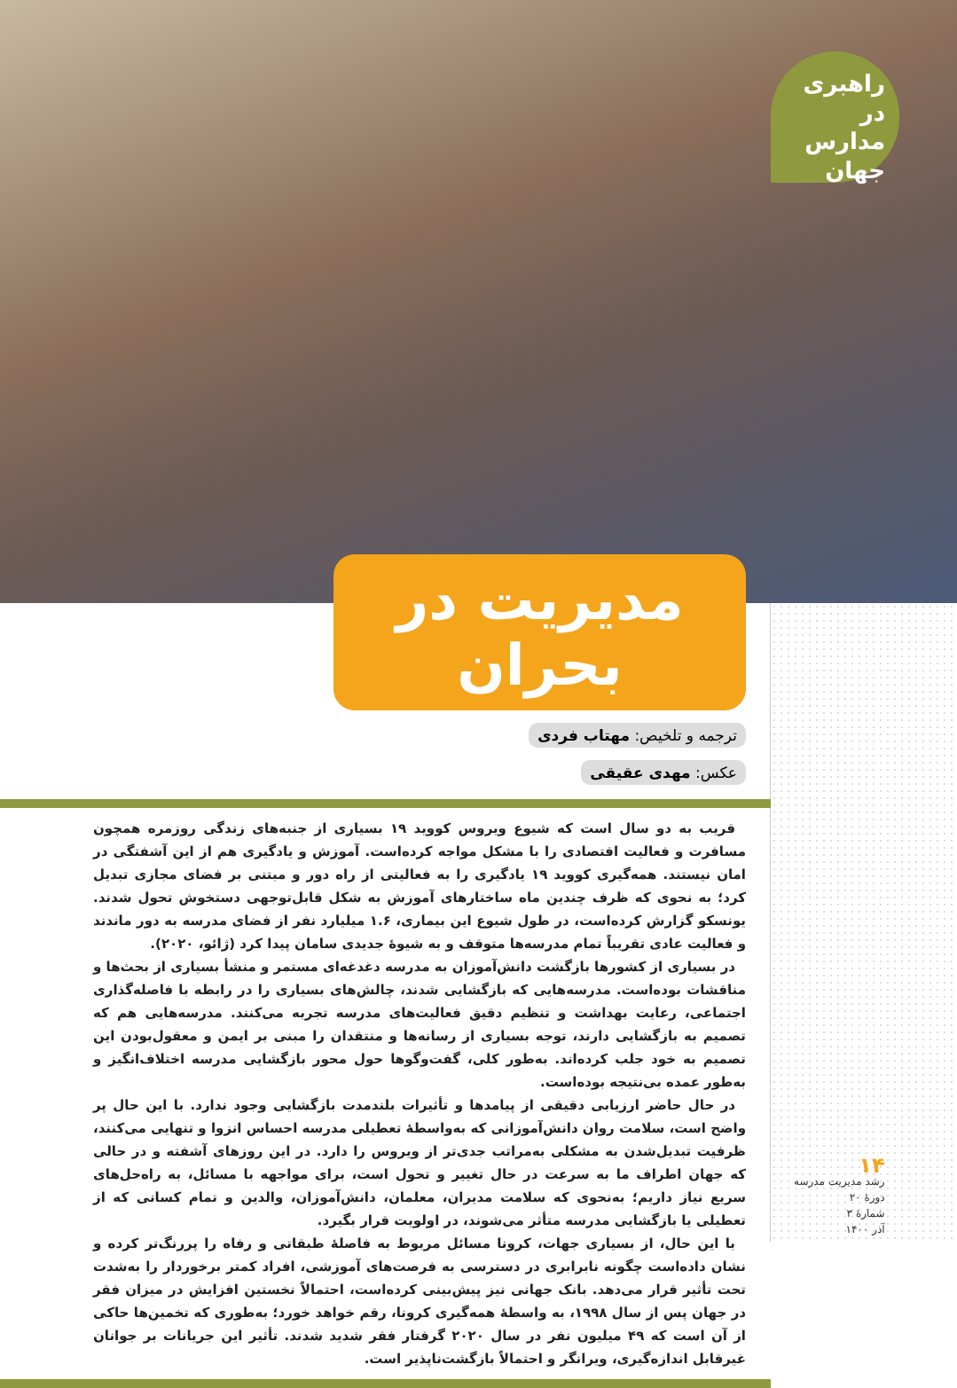راهبری در مدارس جهان
مدیریت در بحران
ترجمه و تلخیص: مهتاب فردی
عکس: مهدی عقیقی
قریب به دو سال است که شیوع ویروس کووید ۱۹ بسیاری از جنبه‌های زندگی روزمره همچون مسافرت و فعالیت اقتصادی را با مشکل مواجه کرده‌است. آموزش و یادگیری هم از این آشفتگی در امان نیستند. همه‌گیری کووید ۱۹ یادگیری را به فعالیتی از راه دور و مبتنی بر فضای مجازی تبدیل کرد؛ به نحوی که ظرف چندین ماه ساختارهای آموزش به شکل قابل‌توجهی دستخوش تحول شدند. یونسکو گزارش کرده‌است، در طول شیوع این بیماری، ۱.۶ میلیارد نفر از فضای مدرسه به دور ماندند و فعالیت عادی تقریباً تمام مدرسه‌ها متوقف و به شیوهٔ جدیدی سامان پیدا کرد (ژائو، ۲۰۲۰).
در بسیاری از کشورها بازگشت دانش‌آموزان به مدرسه دغدغه‌ای مستمر و منشأ بسیاری از بحث‌ها و مناقشات بوده‌است. مدرسه‌هایی که بازگشایی شدند، چالش‌های بسیاری را در رابطه با فاصله‌گذاری اجتماعی، رعایت بهداشت و تنظیم دقیق فعالیت‌های مدرسه تجربه می‌کنند. مدرسه‌هایی هم که تصمیم به بازگشایی دارند، توجه بسیاری از رسانه‌ها و منتقدان را مبنی بر ایمن و معقول‌بودن این تصمیم به خود جلب کرده‌اند. به‌طور کلی، گفت‌وگوها حول محور بازگشایی مدرسه اختلاف‌انگیز و به‌طور عمده بی‌نتیجه بوده‌است.
در حال حاضر ارزیابی دقیقی از پیامدها و تأثیرات بلندمدت بازگشایی وجود ندارد. با این حال پر واضح است، سلامت روان دانش‌آموزانی که به‌واسطهٔ تعطیلی مدرسه احساس انزوا و تنهایی می‌کنند، ظرفیت تبدیل‌شدن به مشکلی به‌مراتب جدی‌تر از ویروس را دارد. در این روزهای آشفته و در حالی که جهان اطراف ما به سرعت در حال تغییر و تحول است، برای مواجهه با مسائل، به راه‌حل‌های سریع نیاز داریم؛ به‌نحوی که سلامت مدیران، معلمان، دانش‌آموزان، والدین و تمام کسانی که از تعطیلی یا بازگشایی مدرسه متأثر می‌شوند، در اولویت قرار بگیرد.
با این حال، از بسیاری جهات، کرونا مسائل مربوط به فاصلهٔ طبقاتی و رفاه را پررنگ‌تر کرده و نشان داده‌است چگونه نابرابری در دسترسی به فرصت‌های آموزشی، افراد کمتر برخوردار را به‌شدت تحت تأثیر قرار می‌دهد. بانک جهانی نیز پیش‌بینی کرده‌است، احتمالاً نخستین افزایش در میزان فقر در جهان پس از سال ۱۹۹۸، به واسطهٔ همه‌گیری کرونا، رقم خواهد خورد؛ به‌طوری که تخمین‌ها حاکی از آن است که ۴۹ میلیون نفر در سال ۲۰۲۰ گرفتار فقر شدید شدند. تأثیر این جریانات بر جوانان غیرقابل اندازه‌گیری، ویرانگر و احتمالاً بازگشت‌ناپذیر است.
۱۴
رشد مدیریت مدرسه
دورهٔ ۲۰
شمارهٔ ۳
آذر ۱۴۰۰